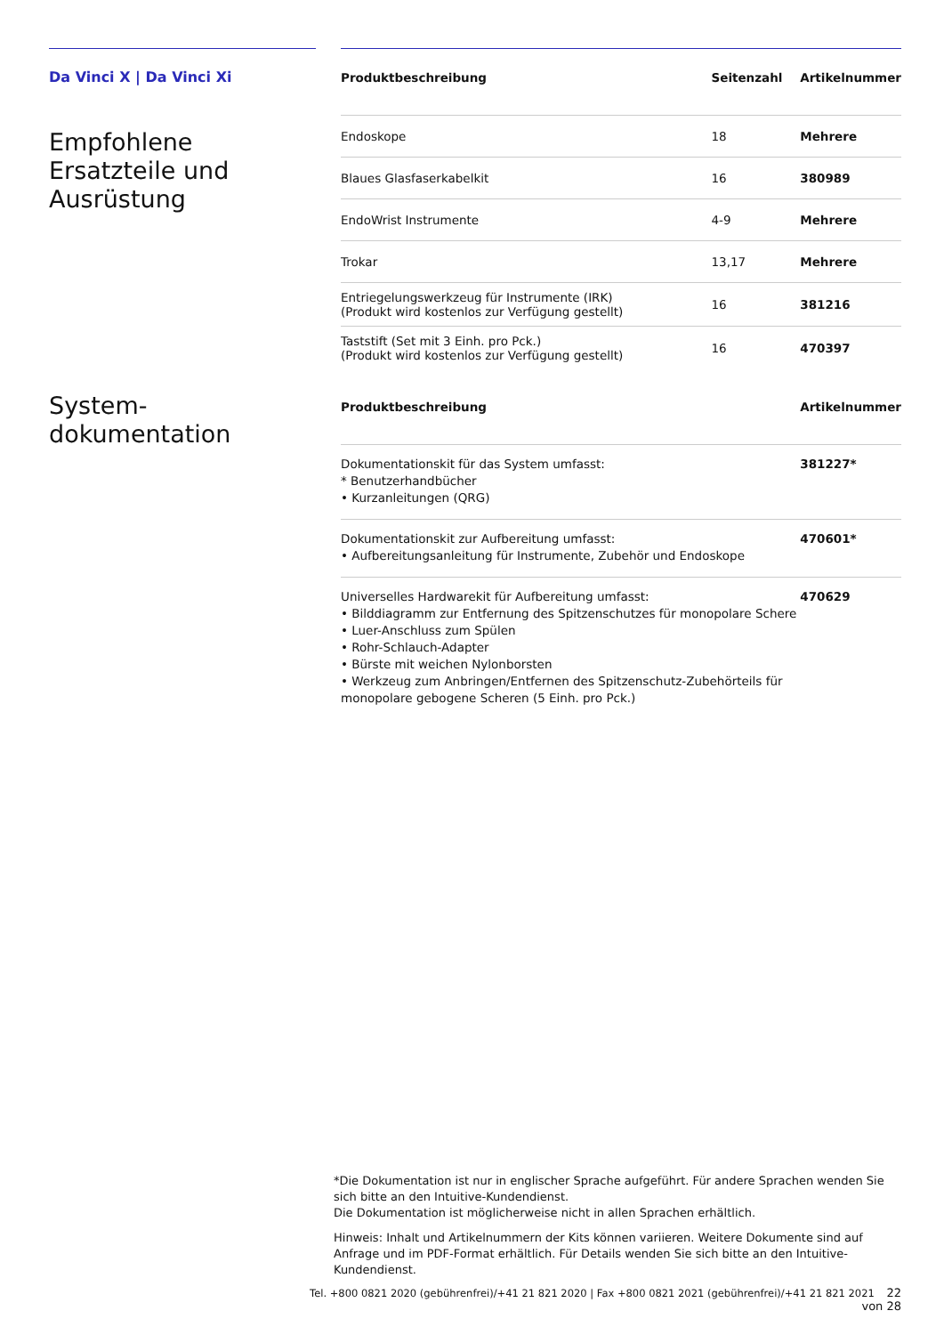Da Vinci X | Da Vinci Xi
Empfohlene
Ersatzteile und
Ausrüstung
System-
dokumentation
| Produktbeschreibung | Seitenzahl | Artikelnummer |
| --- | --- | --- |
| Endoskope | 18 | Mehrere |
| Blaues Glasfaserkabelkit | 16 | 380989 |
| EndoWrist Instrumente | 4-9 | Mehrere |
| Trokar | 13,17 | Mehrere |
| Entriegelungswerkzeug für Instrumente (IRK) (Produkt wird kostenlos zur Verfügung gestellt) | 16 | 381216 |
| Taststift (Set mit 3 Einh. pro Pck.) (Produkt wird kostenlos zur Verfügung gestellt) | 16 | 470397 |
| Produktbeschreibung | Artikelnummer |
| --- | --- |
| Dokumentationskit für das System umfasst: * Benutzerhandbücher • Kurzanleitungen (QRG) | 381227* |
| Dokumentationskit zur Aufbereitung umfasst: • Aufbereitungsanleitung für Instrumente, Zubehör und Endoskope | 470601* |
| Universelles Hardwarekit für Aufbereitung umfasst: • Bilddiagramm zur Entfernung des Spitzenschutzes für monopolare Schere • Luer-Anschluss zum Spülen • Rohr-Schlauch-Adapter • Bürste mit weichen Nylonborsten • Werkzeug zum Anbringen/Entfernen des Spitzenschutz-Zubehörteils für monopolare gebogene Scheren (5 Einh. pro Pck.) | 470629 |
*Die Dokumentation ist nur in englischer Sprache aufgeführt. Für andere Sprachen wenden Sie sich bitte an den Intuitive-Kundendienst.
Die Dokumentation ist möglicherweise nicht in allen Sprachen erhältlich.
Hinweis: Inhalt und Artikelnummern der Kits können variieren. Weitere Dokumente sind auf Anfrage und im PDF-Format erhältlich. Für Details wenden Sie sich bitte an den Intuitive-Kundendienst.
Tel. +800 0821 2020 (gebührenfrei)/+41 21 821 2020 | Fax +800 0821 2021 (gebührenfrei)/+41 21 821 2021 22 von 28